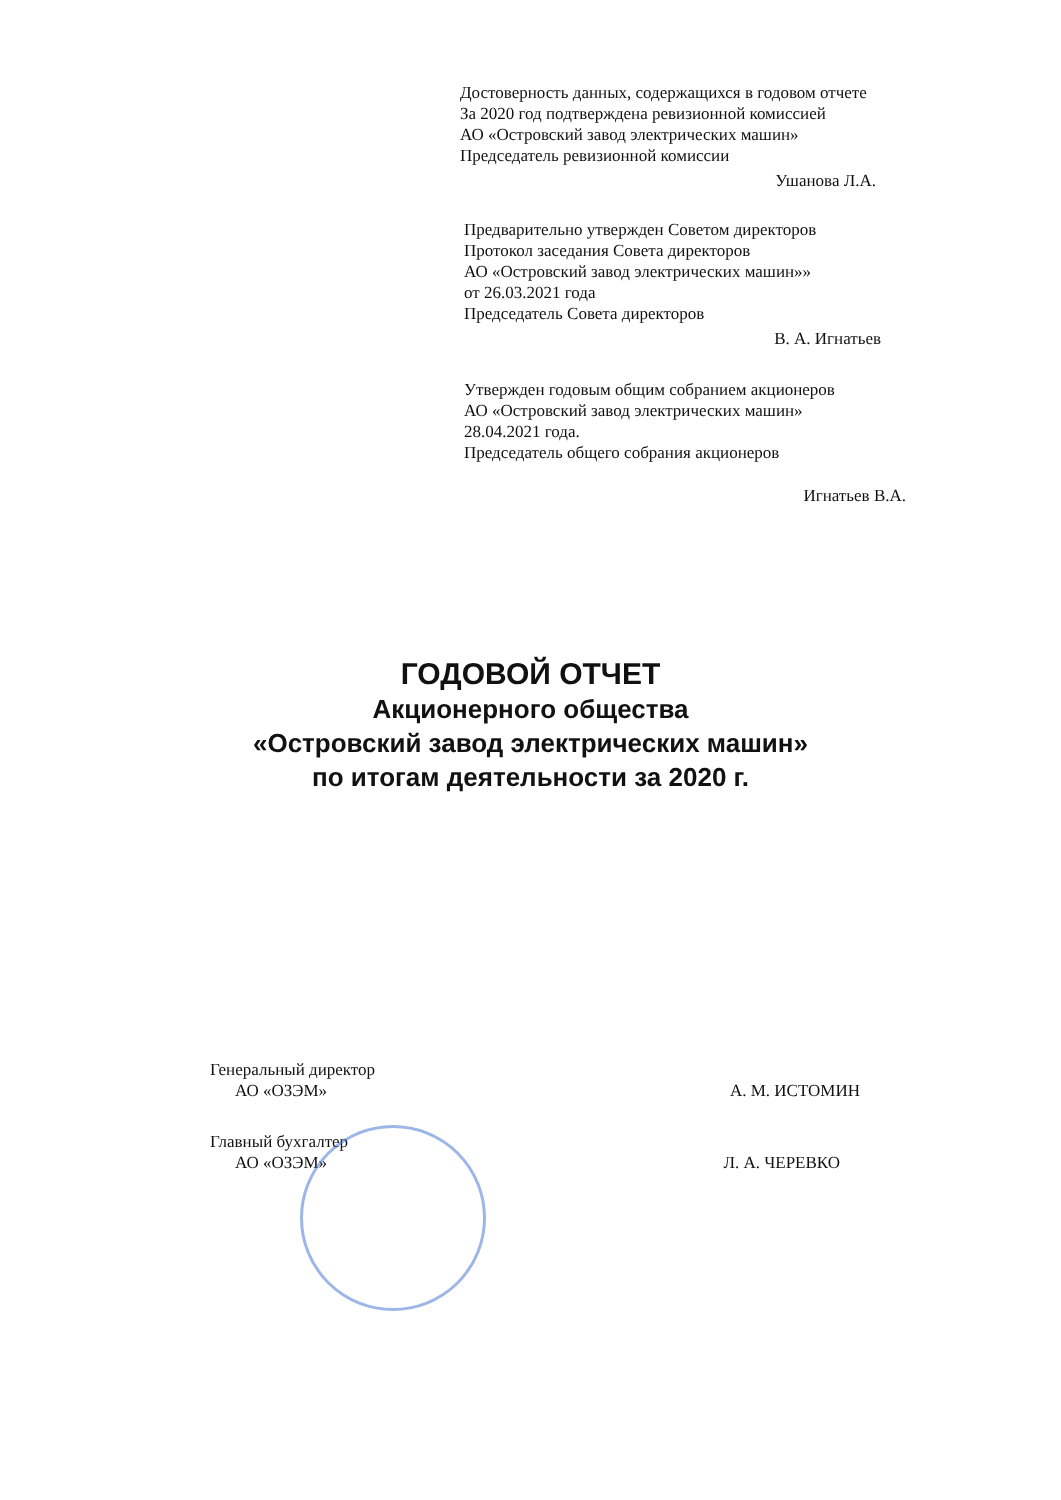Достоверность данных, содержащихся в годовом отчете
За 2020 год подтверждена ревизионной комиссией
АО «Островский завод электрических машин»
Председатель ревизионной комиссии
Ушанова Л.А.
Предварительно утвержден Советом директоров
Протокол заседания Совета директоров
АО «Островский завод электрических машин»»
от 26.03.2021 года
Председатель Совета директоров
В. А. Игнатьев
Утвержден годовым общим собранием акционеров
АО «Островский завод электрических машин»
28.04.2021 года.
Председатель общего собрания акционеров
Игнатьев В.А.
ГОДОВОЙ ОТЧЕТ
Акционерного общества
«Островский завод электрических машин»
по итогам деятельности за 2020 г.
Генеральный директор
АО «ОЗЭМ» А. М. ИСТОМИН
Главный бухгалтер
АО «ОЗЭМ» Л. А. ЧЕРЕВКО